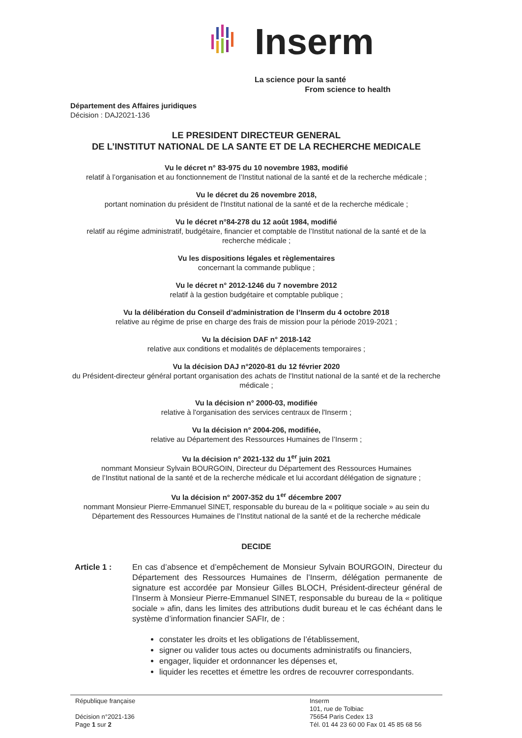Inserm
La science pour la santé
From science to health
Département des Affaires juridiques
Décision : DAJ2021-136
LE PRESIDENT DIRECTEUR GENERAL
DE L’INSTITUT NATIONAL DE LA SANTE ET DE LA RECHERCHE MEDICALE
Vu le décret n° 83-975 du 10 novembre 1983, modifié
relatif à l’organisation et au fonctionnement de l’Institut national de la santé et de la recherche médicale ;
Vu le décret du 26 novembre 2018,
portant nomination du président de l'Institut national de la santé et de la recherche médicale ;
Vu le décret n°84-278 du 12 août 1984, modifié
relatif au régime administratif, budgétaire, financier et comptable de l’Institut national de la santé et de la recherche médicale ;
Vu les dispositions légales et règlementaires
concernant la commande publique ;
Vu le décret n° 2012-1246 du 7 novembre 2012
relatif à la gestion budgétaire et comptable publique ;
Vu la délibération du Conseil d’administration de l’Inserm du 4 octobre 2018
relative au régime de prise en charge des frais de mission pour la période 2019-2021 ;
Vu la décision DAF n° 2018-142
relative aux conditions et modalités de déplacements temporaires ;
Vu la décision DAJ n°2020-81 du 12 février 2020
du Président-directeur général portant organisation des achats de l'Institut national de la santé et de la recherche médicale ;
Vu la décision n° 2000-03, modifiée
relative à l'organisation des services centraux de l'Inserm ;
Vu la décision n° 2004-206, modifiée,
relative au Département des Ressources Humaines de l’Inserm ;
Vu la décision n° 2021-132 du 1<sup>er</sup> juin 2021
nommant Monsieur Sylvain BOURGOIN, Directeur du Département des Ressources Humaines
de l’Institut national de la santé et de la recherche médicale et lui accordant délégation de signature ;
Vu la décision n° 2007-352 du 1<sup>er</sup> décembre 2007
nommant Monsieur Pierre-Emmanuel SINET, responsable du bureau de la « politique sociale » au sein du Département des Ressources Humaines de l’Institut national de la santé et de la recherche médicale
DECIDE
Article 1 : En cas d’absence et d’empêchement de Monsieur Sylvain BOURGOIN, Directeur du Département des Ressources Humaines de l’Inserm, délégation permanente de signature est accordée par Monsieur Gilles BLOCH, Président-directeur général de l’Inserm à Monsieur Pierre-Emmanuel SINET, responsable du bureau de la « politique sociale » afin, dans les limites des attributions dudit bureau et le cas échéant dans le système d’information financier SAFIr, de :
constater les droits et les obligations de l’établissement,
signer ou valider tous actes ou documents administratifs ou financiers,
engager, liquider et ordonnancer les dépenses et,
liquider les recettes et émettre les ordres de recouvrer correspondants.
République française
Décision n°2021-136
Page 1 sur 2
Inserm
101, rue de Tolbiac
75654 Paris Cedex 13
Tél. 01 44 23 60 00 Fax 01 45 85 68 56